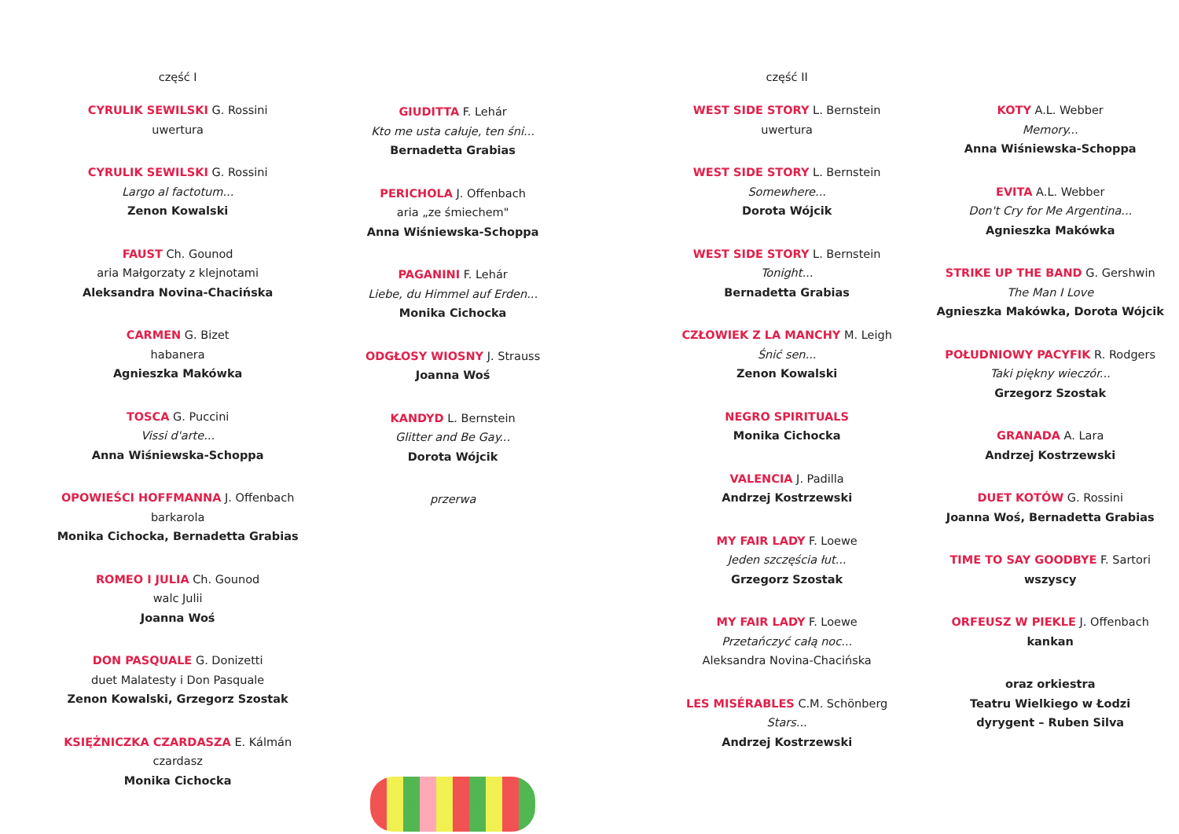część I
CYRULIK SEWILSKI G. Rossini
uwertura
CYRULIK SEWILSKI G. Rossini
Largo al factotum...
Zenon Kowalski
FAUST Ch. Gounod
aria Małgorzaty z klejnotami
Aleksandra Novina-Chacińska
CARMEN G. Bizet
habanera
Agnieszka Makówka
TOSCA G. Puccini
Vissi d'arte...
Anna Wiśniewska-Schoppa
OPOWIEŚCI HOFFMANNA J. Offenbach
barkarola
Monika Cichocka, Bernadetta Grabias
ROMEO I JULIA Ch. Gounod
walc Julii
Joanna Woś
DON PASQUALE G. Donizetti
duet Malatesty i Don Pasquale
Zenon Kowalski, Grzegorz Szostak
KSIĘŻNICZKA CZARDASZA E. Kálmán
czardasz
Monika Cichocka
GIUDITTA F. Lehár
Kto me usta całuje, ten śni...
Bernadetta Grabias
PERICHOLA J. Offenbach
aria „ze śmiechem"
Anna Wiśniewska-Schoppa
PAGANINI F. Lehár
Liebe, du Himmel auf Erden...
Monika Cichocka
ODGŁOSY WIOSNY J. Strauss
Joanna Woś
KANDYD L. Bernstein
Glitter and Be Gay...
Dorota Wójcik
przerwa
część II
WEST SIDE STORY L. Bernstein
uwertura
WEST SIDE STORY L. Bernstein
Somewhere...
Dorota Wójcik
WEST SIDE STORY L. Bernstein
Tonight...
Bernadetta Grabias
CZŁOWIEK Z LA MANCHY M. Leigh
Śnić sen...
Zenon Kowalski
NEGRO SPIRITUALS
Monika Cichocka
VALENCIA J. Padilla
Andrzej Kostrzewski
MY FAIR LADY F. Loewe
Jeden szczęścia łut...
Grzegorz Szostak
MY FAIR LADY F. Loewe
Przetańczyć całą noc...
Aleksandra Novina-Chacińska
LES MISÉRABLES C.M. Schönberg
Stars...
Andrzej Kostrzewski
KOTY A.L. Webber
Memory...
Anna Wiśniewska-Schoppa
EVITA A.L. Webber
Don't Cry for Me Argentina...
Agnieszka Makówka
STRIKE UP THE BAND G. Gershwin
The Man I Love
Agnieszka Makówka, Dorota Wójcik
POŁUDNIOWY PACYFIK R. Rodgers
Taki piękny wieczór...
Grzegorz Szostak
GRANADA A. Lara
Andrzej Kostrzewski
DUET KOTÓW G. Rossini
Joanna Woś, Bernadetta Grabias
TIME TO SAY GOODBYE F. Sartori
wszyscy
ORFEUSZ W PIEKLE J. Offenbach
kankan
oraz orkiestra
Teatru Wielkiego w Łodzi
dyrygent – Ruben Silva